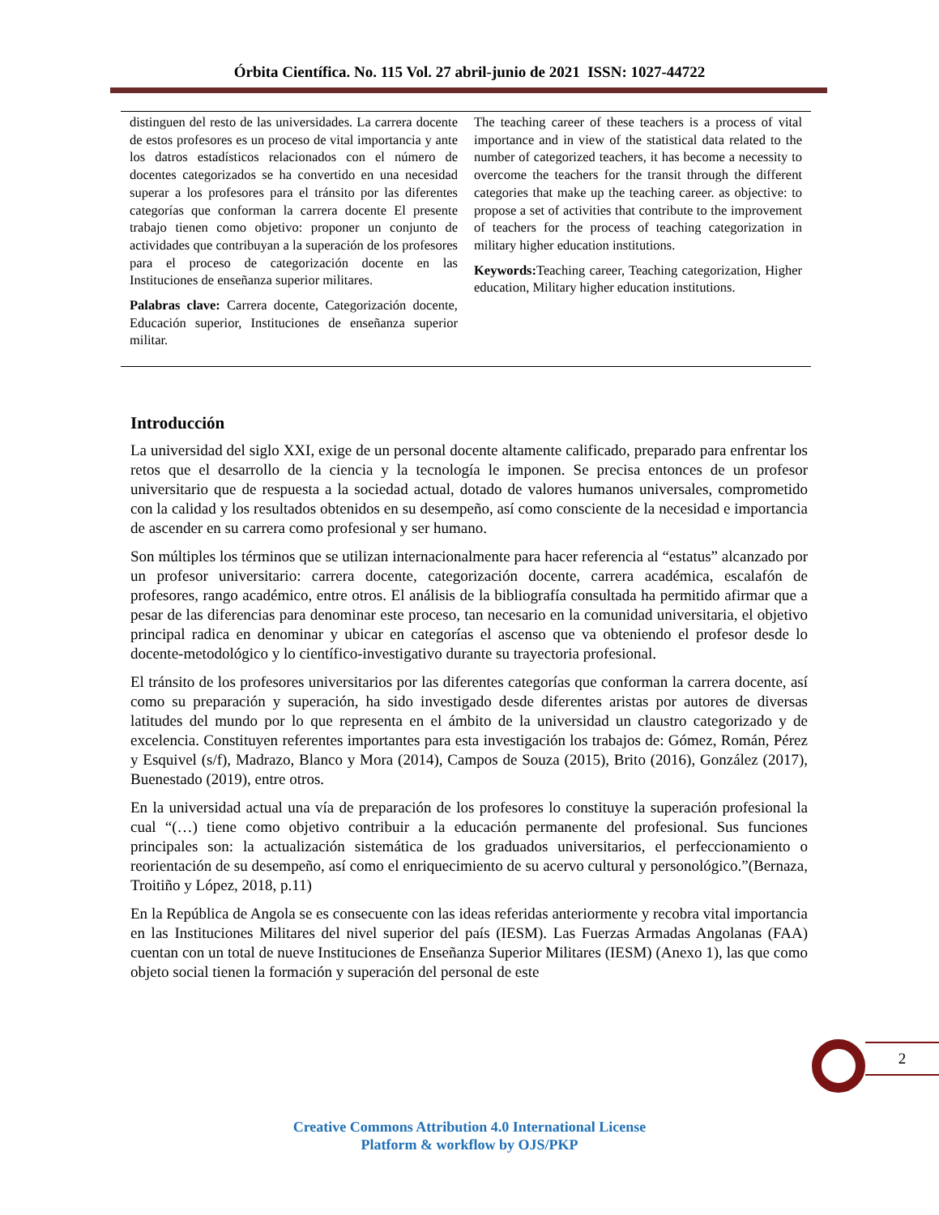Órbita Científica. No. 115 Vol. 27 abril-junio de 2021 ISSN: 1027-44722
distinguen del resto de las universidades. La carrera docente de estos profesores es un proceso de vital importancia y ante los datros estadísticos relacionados con el número de docentes categorizados se ha convertido en una necesidad superar a los profesores para el tránsito por las diferentes categorías que conforman la carrera docente El presente trabajo tienen como objetivo: proponer un conjunto de actividades que contribuyan a la superación de los profesores para el proceso de categorización docente en las Instituciones de enseñanza superior militares.
Palabras clave: Carrera docente, Categorización docente, Educación superior, Instituciones de enseñanza superior militar.
The teaching career of these teachers is a process of vital importance and in view of the statistical data related to the number of categorized teachers, it has become a necessity to overcome the teachers for the transit through the different categories that make up the teaching career. as objective: to propose a set of activities that contribute to the improvement of teachers for the process of teaching categorization in military higher education institutions.
Keywords: Teaching career, Teaching categorization, Higher education, Military higher education institutions.
Introducción
La universidad del siglo XXI, exige de un personal docente altamente calificado, preparado para enfrentar los retos que el desarrollo de la ciencia y la tecnología le imponen. Se precisa entonces de un profesor universitario que de respuesta a la sociedad actual, dotado de valores humanos universales, comprometido con la calidad y los resultados obtenidos en su desempeño, así como consciente de la necesidad e importancia de ascender en su carrera como profesional y ser humano.
Son múltiples los términos que se utilizan internacionalmente para hacer referencia al “estatus” alcanzado por un profesor universitario: carrera docente, categorización docente, carrera académica, escalafón de profesores, rango académico, entre otros. El análisis de la bibliografía consultada ha permitido afirmar que a pesar de las diferencias para denominar este proceso, tan necesario en la comunidad universitaria, el objetivo principal radica en denominar y ubicar en categorías el ascenso que va obteniendo el profesor desde lo docente-metodológico y lo científico-investigativo durante su trayectoria profesional.
El tránsito de los profesores universitarios por las diferentes categorías que conforman la carrera docente, así como su preparación y superación, ha sido investigado desde diferentes aristas por autores de diversas latitudes del mundo por lo que representa en el ámbito de la universidad un claustro categorizado y de excelencia. Constituyen referentes importantes para esta investigación los trabajos de: Gómez, Román, Pérez y Esquivel (s/f), Madrazo, Blanco y Mora (2014), Campos de Souza (2015), Brito (2016), González (2017), Buenestado (2019), entre otros.
En la universidad actual una vía de preparación de los profesores lo constituye la superación profesional la cual “(…) tiene como objetivo contribuir a la educación permanente del profesional. Sus funciones principales son: la actualización sistemática de los graduados universitarios, el perfeccionamiento o reorientación de su desempeño, así como el enriquecimiento de su acervo cultural y personológico.”(Bernaza, Troitiño y López, 2018, p.11)
En la República de Angola se es consecuente con las ideas referidas anteriormente y recobra vital importancia en las Instituciones Militares del nivel superior del país (IESM). Las Fuerzas Armadas Angolanas (FAA) cuentan con un total de nueve Instituciones de Enseñanza Superior Militares (IESM) (Anexo 1), las que como objeto social tienen la formación y superación del personal de este
2
Creative Commons Attribution 4.0 International License
Platform & workflow by OJS/PKP